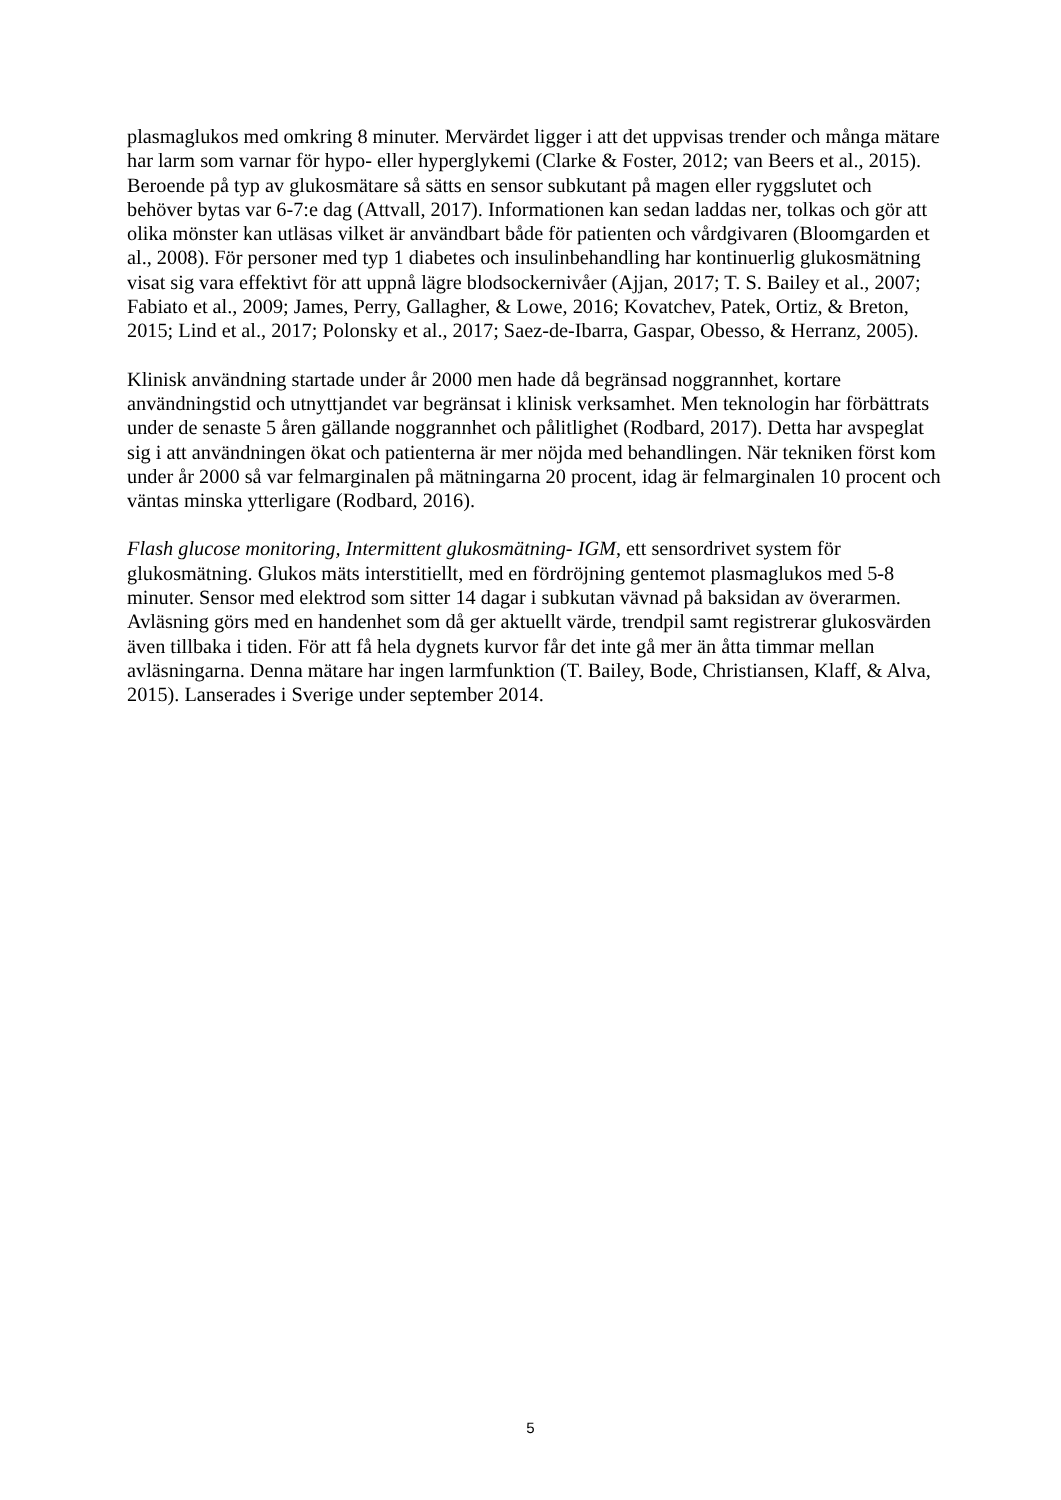plasmaglukos med omkring 8 minuter. Mervärdet ligger i att det uppvisas trender och många mätare har larm som varnar för hypo- eller hyperglykemi (Clarke & Foster, 2012; van Beers et al., 2015). Beroende på typ av glukosmätare så sätts en sensor subkutant på magen eller ryggslutet och behöver bytas var 6-7:e dag (Attvall, 2017). Informationen kan sedan laddas ner, tolkas och gör att olika mönster kan utläsas vilket är användbart både för patienten och vårdgivaren (Bloomgarden et al., 2008). För personer med typ 1 diabetes och insulinbehandling har kontinuerlig glukosmätning visat sig vara effektivt för att uppnå lägre blodsockernivåer (Ajjan, 2017; T. S. Bailey et al., 2007; Fabiato et al., 2009; James, Perry, Gallagher, & Lowe, 2016; Kovatchev, Patek, Ortiz, & Breton, 2015; Lind et al., 2017; Polonsky et al., 2017; Saez-de-Ibarra, Gaspar, Obesso, & Herranz, 2005).
Klinisk användning startade under år 2000 men hade då begränsad noggrannhet, kortare användningstid och utnyttjandet var begränsat i klinisk verksamhet. Men teknologin har förbättrats under de senaste 5 åren gällande noggrannhet och pålitlighet (Rodbard, 2017). Detta har avspeglat sig i att användningen ökat och patienterna är mer nöjda med behandlingen. När tekniken först kom under år 2000 så var felmarginalen på mätningarna 20 procent, idag är felmarginalen 10 procent och väntas minska ytterligare (Rodbard, 2016).
Flash glucose monitoring, Intermittent glukosmätning- IGM, ett sensordrivet system för glukosmätning. Glukos mäts interstitiellt, med en fördröjning gentemot plasmaglukos med 5-8 minuter. Sensor med elektrod som sitter 14 dagar i subkutan vävnad på baksidan av överarmen. Avläsning görs med en handenhet som då ger aktuellt värde, trendpil samt registrerar glukosvärden även tillbaka i tiden. För att få hela dygnets kurvor får det inte gå mer än åtta timmar mellan avläsningarna. Denna mätare har ingen larmfunktion (T. Bailey, Bode, Christiansen, Klaff, & Alva, 2015). Lanserades i Sverige under september 2014.
5